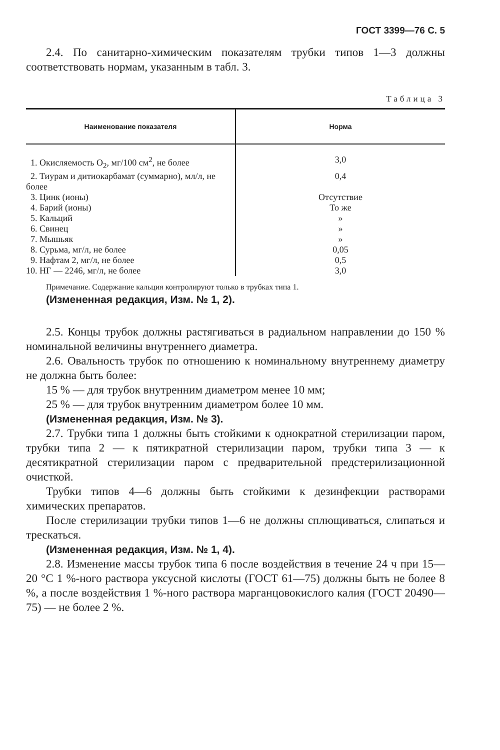ГОСТ 3399—76 С. 5
2.4. По санитарно-химическим показателям трубки типов 1—3 должны соответствовать нормам, указанным в табл. 3.
Таблица 3
| Наименование показателя | Норма |
| --- | --- |
| 1. Окисляемость О<sub>2</sub>, мг/100 см<sup>2</sup>, не более | 3,0 |
| 2. Тиурам и дитиокарбамат (суммарно), мл/л, не более | 0,4 |
| 3. Цинк (ионы) | Отсутствие |
| 4. Барий (ионы) | То же |
| 5. Кальций | » |
| 6. Свинец | » |
| 7. Мышьяк | » |
| 8. Сурьма, мг/л, не более | 0,05 |
| 9. Нафтам 2, мг/л, не более | 0,5 |
| 10. НГ — 2246, мг/л, не более | 3,0 |
Примечание. Содержание кальция контролируют только в трубках типа 1.
(Измененная редакция, Изм. № 1, 2).
2.5. Концы трубок должны растягиваться в радиальном направлении до 150 % номинальной величины внутреннего диаметра.
2.6. Овальность трубок по отношению к номинальному внутреннему диаметру не должна быть более:
15 % — для трубок внутренним диаметром менее 10 мм;
25 % — для трубок внутренним диаметром более 10 мм.
(Измененная редакция, Изм. № 3).
2.7. Трубки типа 1 должны быть стойкими к однократной стерилизации паром, трубки типа 2 — к пятикратной стерилизации паром, трубки типа 3 — к десятикратной стерилизации паром с предварительной предстерилизационной очисткой.
Трубки типов 4—6 должны быть стойкими к дезинфекции растворами химических препаратов.
После стерилизации трубки типов 1—6 не должны сплющиваться, слипаться и трескаться.
(Измененная редакция, Изм. № 1, 4).
2.8. Изменение массы трубок типа 6 после воздействия в течение 24 ч при 15—20 °С 1 %-ного раствора уксусной кислоты (ГОСТ 61—75) должны быть не более 8 %, а после воздействия 1 %-ного раствора марганцовокислого калия (ГОСТ 20490—75) — не более 2 %.